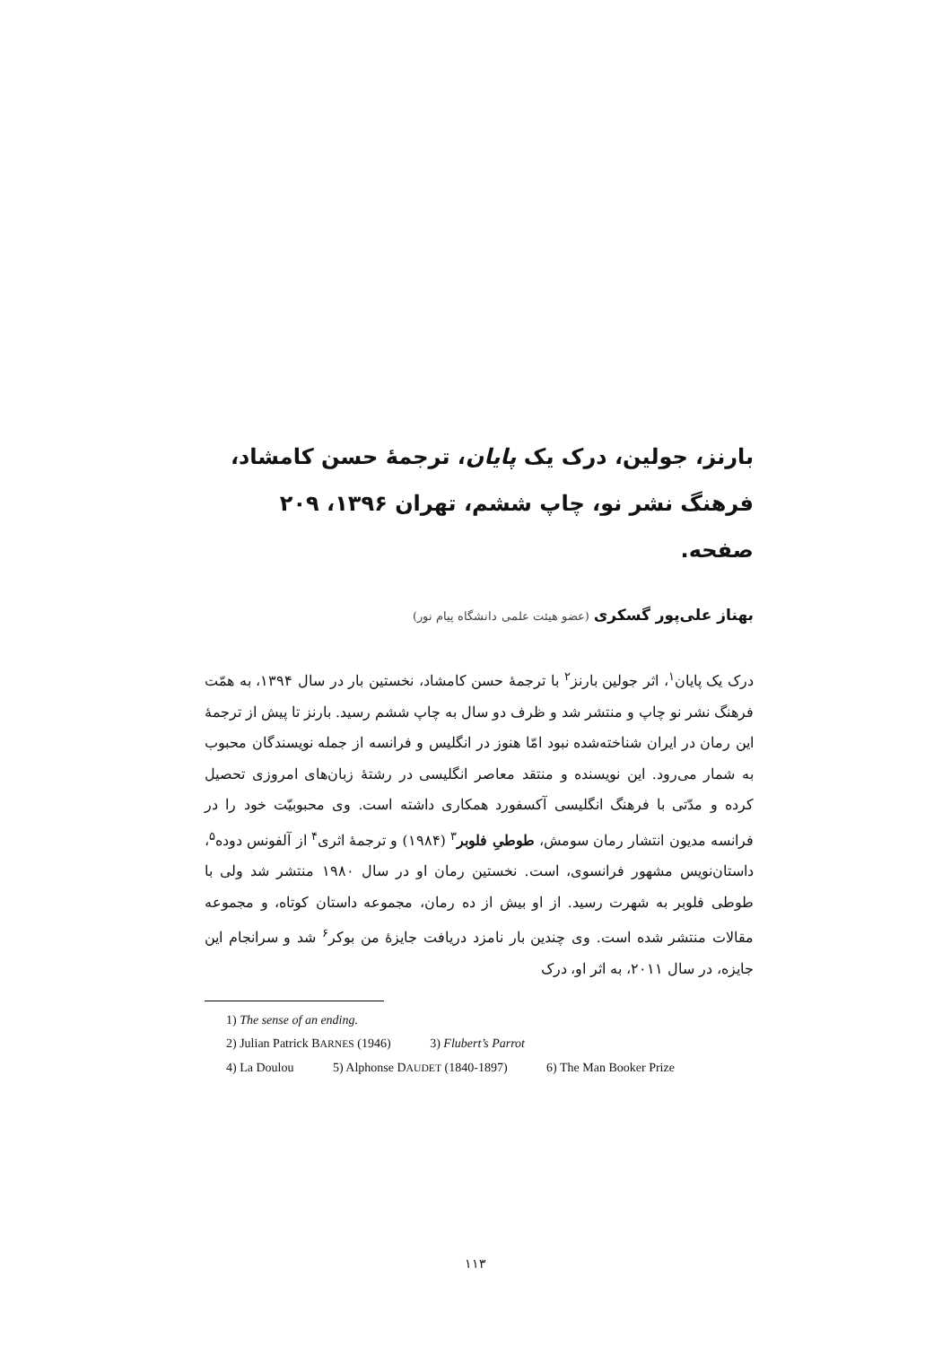بارنز، جولین، درک یک پایان، ترجمهٔ حسن کامشاد، فرهنگ نشر نو، چاپ ششم، تهران ۱۳۹۶، ۲۰۹ صفحه.
بهناز علی‌پور گسکری (عضو هیئت علمی دانشگاه پیام نور)
درک یک پایان<sup>۱</sup>، اثر جولین بارنز<sup>۲</sup> با ترجمهٔ حسن کامشاد، نخستین بار در سال ۱۳۹۴، به همّت فرهنگ نشر نو چاپ و منتشر شد و ظرف دو سال به چاپ ششم رسید. بارنز تا پیش از ترجمهٔ این رمان در ایران شناخته‌شده نبود امّا هنوز در انگلیس و فرانسه از جمله نویسندگان محبوب به شمار می‌رود. این نویسنده و منتقد معاصر انگلیسی در رشتهٔ زبان‌های امروزی تحصیل کرده و مدّتی با فرهنگ انگلیسی آکسفورد همکاری داشته است. وی محبوبیّت خود را در فرانسه مدیون انتشار رمان سومش، طوطیِ فلوبر<sup>۳</sup> (۱۹۸۴) و ترجمهٔ اثری<sup>۴</sup> از آلفونس دوده<sup>۵</sup>، داستان‌نویس مشهور فرانسوی، است. نخستین رمان او در سال ۱۹۸۰ منتشر شد ولی با طوطی فلوبر به شهرت رسید. از او بیش از ده رمان، مجموعه داستان کوتاه، و مجموعه مقالات منتشر شده است. وی چندین بار نامزد دریافت جایزهٔ من بوکر<sup>۶</sup> شد و سرانجام این جایزه، در سال ۲۰۱۱، به اثر او، درک
1) The sense of an ending.
2) Julian Patrick BARNES (1946) 3) Flubert’s Parrot
4) La Doulou 5) Alphonse DAUDET (1840-1897) 6) The Man Booker Prize
۱۱۳